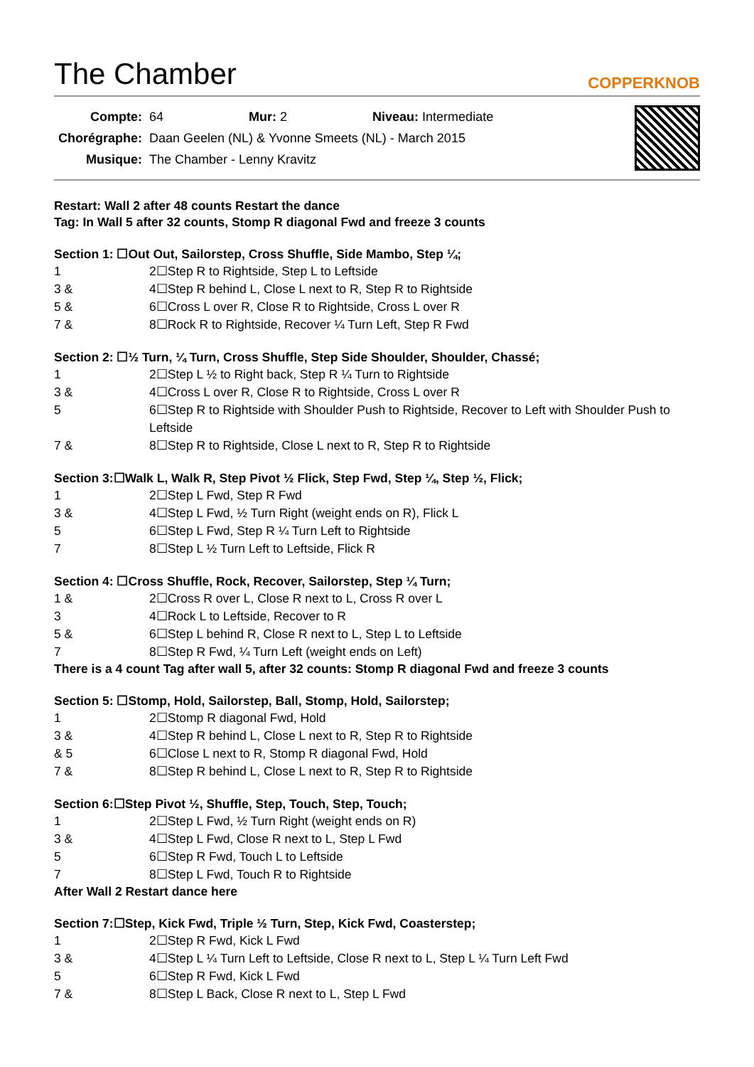The Chamber
COPPERKNOB
| Compte: | 64 | | Mur: 2 | | Niveau: Intermediate |
| Chorégraphe: | Daan Geelen (NL) & Yvonne Smeets (NL) - March 2015 | | | | |
| Musique: | The Chamber - Lenny Kravitz | | | | |
Restart: Wall 2 after 48 counts Restart the dance
Tag: In Wall 5 after 32 counts, Stomp R diagonal Fwd and freeze 3 counts
Section 1: ☐Out Out, Sailorstep, Cross Shuffle, Side Mambo, Step ¼;
| 1 | 2☐Step R to Rightside, Step L to Leftside |
| 3 & | 4☐Step R behind L, Close L next to R, Step R to Rightside |
| 5 & | 6☐Cross L over R, Close R to Rightside, Cross L over R |
| 7 & | 8☐Rock R to Rightside, Recover ¼ Turn Left, Step R Fwd |
Section 2: ☐½ Turn, ¼ Turn, Cross Shuffle, Step Side Shoulder, Shoulder, Chassé;
| 1 | 2☐Step L ½ to Right back, Step R ¼ Turn to Rightside |
| 3 & | 4☐Cross L over R, Close R to Rightside, Cross L over R |
| 5 | 6☐Step R to Rightside with Shoulder Push to Rightside, Recover to Left with Shoulder Push to Leftside |
| 7 & | 8☐Step R to Rightside, Close L next to R, Step R to Rightside |
Section 3:☐Walk L, Walk R, Step Pivot ½ Flick, Step Fwd, Step ¼, Step ½, Flick;
| 1 | 2☐Step L Fwd, Step R Fwd |
| 3 & | 4☐Step L Fwd, ½ Turn Right (weight ends on R), Flick L |
| 5 | 6☐Step L Fwd, Step R ¼ Turn Left to Rightside |
| 7 | 8☐Step L ½ Turn Left to Leftside, Flick R |
Section 4: ☐Cross Shuffle, Rock, Recover, Sailorstep, Step ¼ Turn;
| 1 & | 2☐Cross R over L, Close R next to L, Cross R over L |
| 3 | 4☐Rock L to Leftside, Recover to R |
| 5 & | 6☐Step L behind R, Close R next to L, Step L to Leftside |
| 7 | 8☐Step R Fwd, ¼ Turn Left (weight ends on Left) |
There is a 4 count Tag after wall 5, after 32 counts: Stomp R diagonal Fwd and freeze 3 counts
Section 5: ☐Stomp, Hold, Sailorstep, Ball, Stomp, Hold, Sailorstep;
| 1 | 2☐Stomp R diagonal Fwd, Hold |
| 3 & | 4☐Step R behind L, Close L next to R, Step R to Rightside |
| & 5 | 6☐Close L next to R, Stomp R diagonal Fwd, Hold |
| 7 & | 8☐Step R behind L, Close L next to R, Step R to Rightside |
Section 6:☐Step Pivot ½, Shuffle, Step, Touch, Step, Touch;
| 1 | 2☐Step L Fwd, ½ Turn Right (weight ends on R) |
| 3 & | 4☐Step L Fwd, Close R next to L, Step L Fwd |
| 5 | 6☐Step R Fwd, Touch L to Leftside |
| 7 | 8☐Step L Fwd, Touch R to Rightside |
After Wall 2 Restart dance here
Section 7:☐Step, Kick Fwd, Triple ½ Turn, Step, Kick Fwd, Coasterstep;
| 1 | 2☐Step R Fwd, Kick L Fwd |
| 3 & | 4☐Step L ¼ Turn Left to Leftside, Close R next to L, Step L ¼ Turn Left Fwd |
| 5 | 6☐Step R Fwd, Kick L Fwd |
| 7 & | 8☐Step L Back, Close R next to L, Step L Fwd |